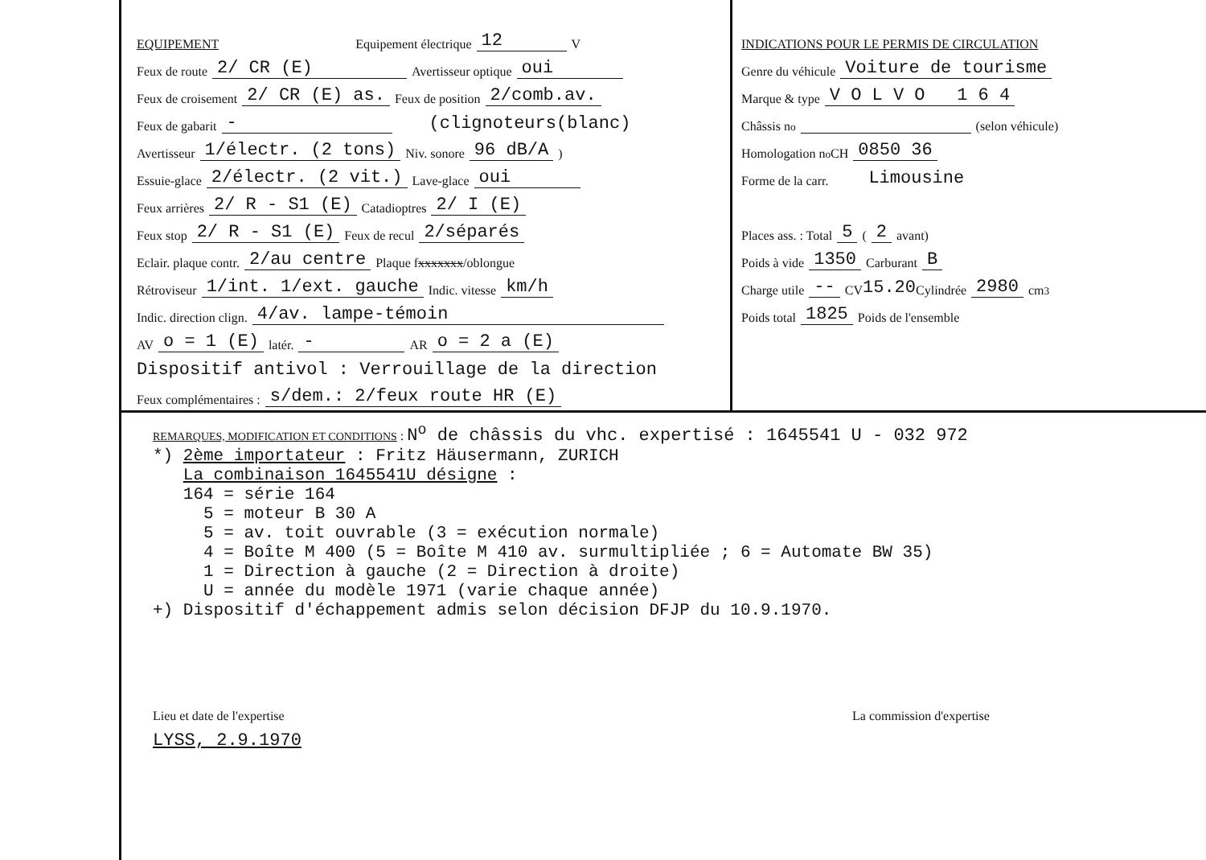EQUIPEMENT Equipement électrique 12 V
Feux de route 2/ CR (E) Avertisseur optique oui
Feux de croisement 2/ CR (E) as. Feux de position 2/comb.av.
Feux de gabarit - (clignoteurs(blanc)
Avertisseur 1/électr. (2 tons) Niv. sonore 96 dB/A)
Essuie-glace 2/électr. (2 vit.) Lave-glace oui
Feux arrières 2/ R - S1 (E) Catadioptres 2/ I (E)
Feux stop 2/ R - S1 (E) Feux de recul 2/séparés
Eclair. plaque contr. 2/au centre Plaque f xxxxxxx /oblongue
Rétroviseur 1/int. 1/ext. gauche Indic. vitesse km/h
Indic. direction clign. 4/av. lampe-témoin
AV o = 1 (E) latér. - AR o = 2 a (E)
Dispositif antivol : Verrouillage de la direction
Feux complémentaires : s/dem.: 2/feux route HR (E)
INDICATIONS POUR LE PERMIS DE CIRCULATION
Genre du véhicule Voiture de tourisme
Marque & type V O L V O 1 6 4
Châssis n<sup>o</sup> (selon véhicule)
Homologation n<sup>o</sup> CH 0850 36
Forme de la carr. Limousine
Places ass. : Total 5 ( 2 avant)
Poids à vide 1350 Carburant B
Charge utile -- CV 15.20 Cylindrée 2980 cm<sup>3</sup>
Poids total 1825 Poids de l'ensemble
REMARQUES, MODIFICATION ET CONDITIONS : N<sup>o</sup> de châssis du vhc. expertisé : 1645541 U - 032 972
*) 2ème importateur : Fritz Häusermann, ZURICH
   La combinaison 1645541U désigne :
   164 = série 164
     5 = moteur B 30 A
     5 = av. toit ouvrable (3 = exécution normale)
     4 = Boîte M 400 (5 = Boîte M 410 av. surmultipliée ; 6 = Automate BW 35)
     1 = Direction à gauche (2 = Direction à droite)
     U = année du modèle 1971 (varie chaque année)
+) Dispositif d'échappement admis selon décision DFJP du 10.9.1970.
Lieu et date de l'expertise
LYSS, 2.9.1970
La commission d'expertise